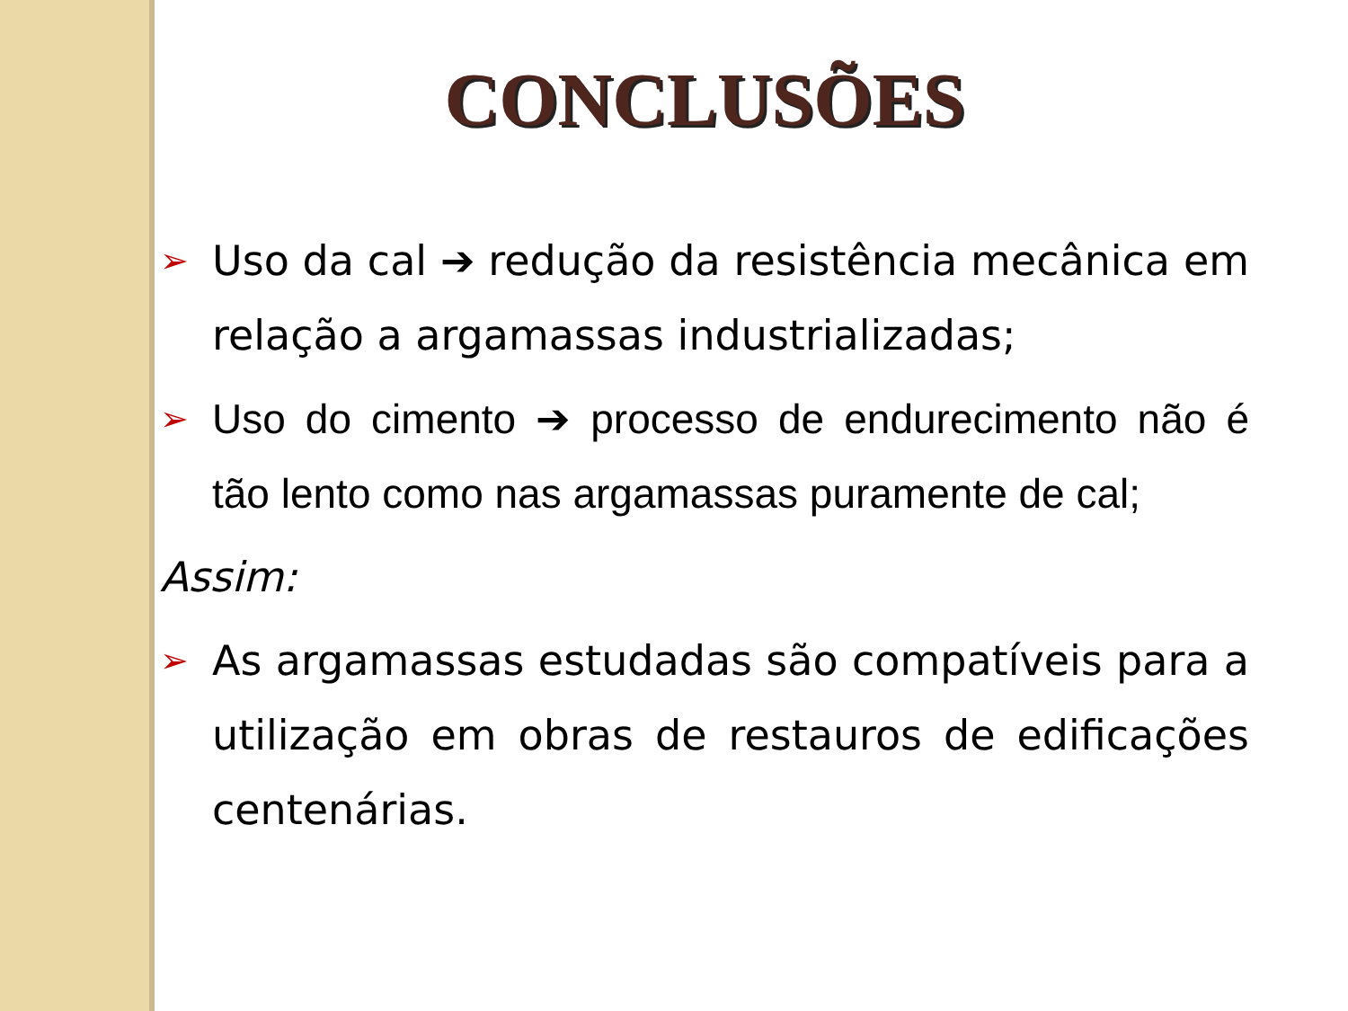CONCLUSÕES
➢
Uso da cal ➔ redução da resistência mecânica em relação a argamassas industrializadas;
➢
Uso do cimento ➔ processo de endurecimento não é tão lento como nas argamassas puramente de cal;
Assim:
➢
As argamassas estudadas são compatíveis para a utilização em obras de restauros de edificações centenárias.